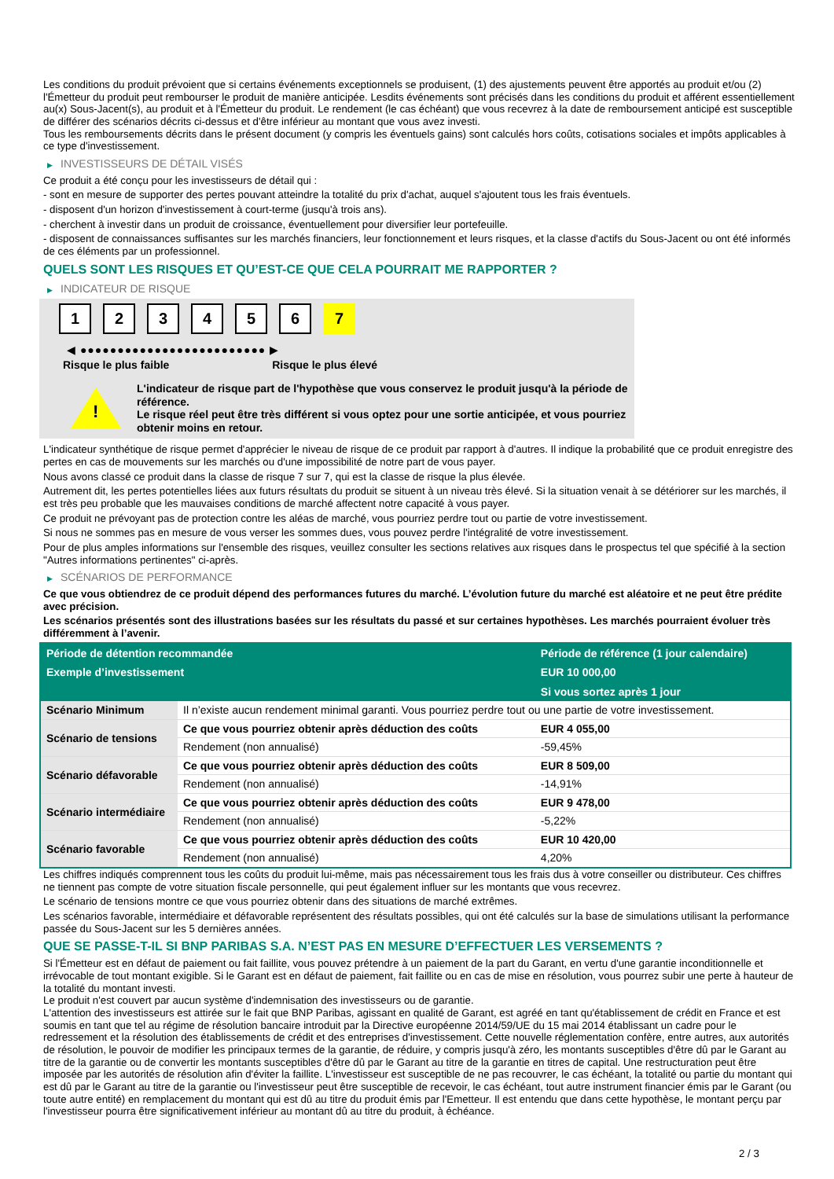Les conditions du produit prévoient que si certains événements exceptionnels se produisent, (1) des ajustements peuvent être apportés au produit et/ou (2) l'Émetteur du produit peut rembourser le produit de manière anticipée. Lesdits événements sont précisés dans les conditions du produit et afférent essentiellement au(x) Sous-Jacent(s), au produit et à l'Émetteur du produit. Le rendement (le cas échéant) que vous recevrez à la date de remboursement anticipé est susceptible de différer des scénarios décrits ci-dessus et d'être inférieur au montant que vous avez investi.
Tous les remboursements décrits dans le présent document (y compris les éventuels gains) sont calculés hors coûts, cotisations sociales et impôts applicables à ce type d'investissement.
▶ INVESTISSEURS DE DÉTAIL VISÉS
Ce produit a été conçu pour les investisseurs de détail qui :
- sont en mesure de supporter des pertes pouvant atteindre la totalité du prix d'achat, auquel s'ajoutent tous les frais éventuels.
- disposent d'un horizon d'investissement à court-terme (jusqu'à trois ans).
- cherchent à investir dans un produit de croissance, éventuellement pour diversifier leur portefeuille.
- disposent de connaissances suffisantes sur les marchés financiers, leur fonctionnement et leurs risques, et la classe d'actifs du Sous-Jacent ou ont été informés de ces éléments par un professionnel.
QUELS SONT LES RISQUES ET QU’EST-CE QUE CELA POURRAIT ME RAPPORTER ?
▶ INDICATEUR DE RISQUE
1 2 3 4 5 6 7
◀ ●●●●●●●●●●●●●●●●●●●●●●●●● ▶
Risque le plus faible Risque le plus élevé
!
L'indicateur de risque part de l'hypothèse que vous conservez le produit jusqu'à la période de référence.
Le risque réel peut être très différent si vous optez pour une sortie anticipée, et vous pourriez obtenir moins en retour.
L'indicateur synthétique de risque permet d'apprécier le niveau de risque de ce produit par rapport à d'autres. Il indique la probabilité que ce produit enregistre des pertes en cas de mouvements sur les marchés ou d'une impossibilité de notre part de vous payer.
Nous avons classé ce produit dans la classe de risque 7 sur 7, qui est la classe de risque la plus élevée.
Autrement dit, les pertes potentielles liées aux futurs résultats du produit se situent à un niveau très élevé. Si la situation venait à se détériorer sur les marchés, il est très peu probable que les mauvaises conditions de marché affectent notre capacité à vous payer.
Ce produit ne prévoyant pas de protection contre les aléas de marché, vous pourriez perdre tout ou partie de votre investissement.
Si nous ne sommes pas en mesure de vous verser les sommes dues, vous pouvez perdre l'intégralité de votre investissement.
Pour de plus amples informations sur l'ensemble des risques, veuillez consulter les sections relatives aux risques dans le prospectus tel que spécifié à la section "Autres informations pertinentes" ci-après.
▶ SCÉNARIOS DE PERFORMANCE
Ce que vous obtiendrez de ce produit dépend des performances futures du marché. L’évolution future du marché est aléatoire et ne peut être prédite avec précision.
Les scénarios présentés sont des illustrations basées sur les résultats du passé et sur certaines hypothèses. Les marchés pourraient évoluer très différemment à l’avenir.
| Période de détention recommandée | | Période de référence (1 jour calendaire) |
| --- | --- | --- |
| Exemple d’investissement | | EUR 10 000,00 |
| | | Si vous sortez après 1 jour |
| Scénario Minimum | Il n’existe aucun rendement minimal garanti. Vous pourriez perdre tout ou une partie de votre investissement. | |
| Scénario de tensions | Ce que vous pourriez obtenir après déduction des coûts | EUR 4 055,00 |
| | Rendement (non annualisé) | -59,45% |
| Scénario défavorable | Ce que vous pourriez obtenir après déduction des coûts | EUR 8 509,00 |
| | Rendement (non annualisé) | -14,91% |
| Scénario intermédiaire | Ce que vous pourriez obtenir après déduction des coûts | EUR 9 478,00 |
| | Rendement (non annualisé) | -5,22% |
| Scénario favorable | Ce que vous pourriez obtenir après déduction des coûts | EUR 10 420,00 |
| | Rendement (non annualisé) | 4,20% |
Les chiffres indiqués comprennent tous les coûts du produit lui-même, mais pas nécessairement tous les frais dus à votre conseiller ou distributeur. Ces chiffres ne tiennent pas compte de votre situation fiscale personnelle, qui peut également influer sur les montants que vous recevrez.
Le scénario de tensions montre ce que vous pourriez obtenir dans des situations de marché extrêmes.
Les scénarios favorable, intermédiaire et défavorable représentent des résultats possibles, qui ont été calculés sur la base de simulations utilisant la performance passée du Sous-Jacent sur les 5 dernières années.
QUE SE PASSE-T-IL SI BNP PARIBAS S.A. N’EST PAS EN MESURE D’EFFECTUER LES VERSEMENTS ?
Si l'Émetteur est en défaut de paiement ou fait faillite, vous pouvez prétendre à un paiement de la part du Garant, en vertu d'une garantie inconditionnelle et irrévocable de tout montant exigible. Si le Garant est en défaut de paiement, fait faillite ou en cas de mise en résolution, vous pourrez subir une perte à hauteur de la totalité du montant investi.
Le produit n'est couvert par aucun système d'indemnisation des investisseurs ou de garantie.
L'attention des investisseurs est attirée sur le fait que BNP Paribas, agissant en qualité de Garant, est agréé en tant qu'établissement de crédit en France et est soumis en tant que tel au régime de résolution bancaire introduit par la Directive européenne 2014/59/UE du 15 mai 2014 établissant un cadre pour le redressement et la résolution des établissements de crédit et des entreprises d'investissement. Cette nouvelle réglementation confère, entre autres, aux autorités de résolution, le pouvoir de modifier les principaux termes de la garantie, de réduire, y compris jusqu'à zéro, les montants susceptibles d'être dû par le Garant au titre de la garantie ou de convertir les montants susceptibles d'être dû par le Garant au titre de la garantie en titres de capital. Une restructuration peut être imposée par les autorités de résolution afin d'éviter la faillite. L'investisseur est susceptible de ne pas recouvrer, le cas échéant, la totalité ou partie du montant qui est dû par le Garant au titre de la garantie ou l'investisseur peut être susceptible de recevoir, le cas échéant, tout autre instrument financier émis par le Garant (ou toute autre entité) en remplacement du montant qui est dû au titre du produit émis par l'Emetteur. Il est entendu que dans cette hypothèse, le montant perçu par l'investisseur pourra être significativement inférieur au montant dû au titre du produit, à échéance.
2 / 3